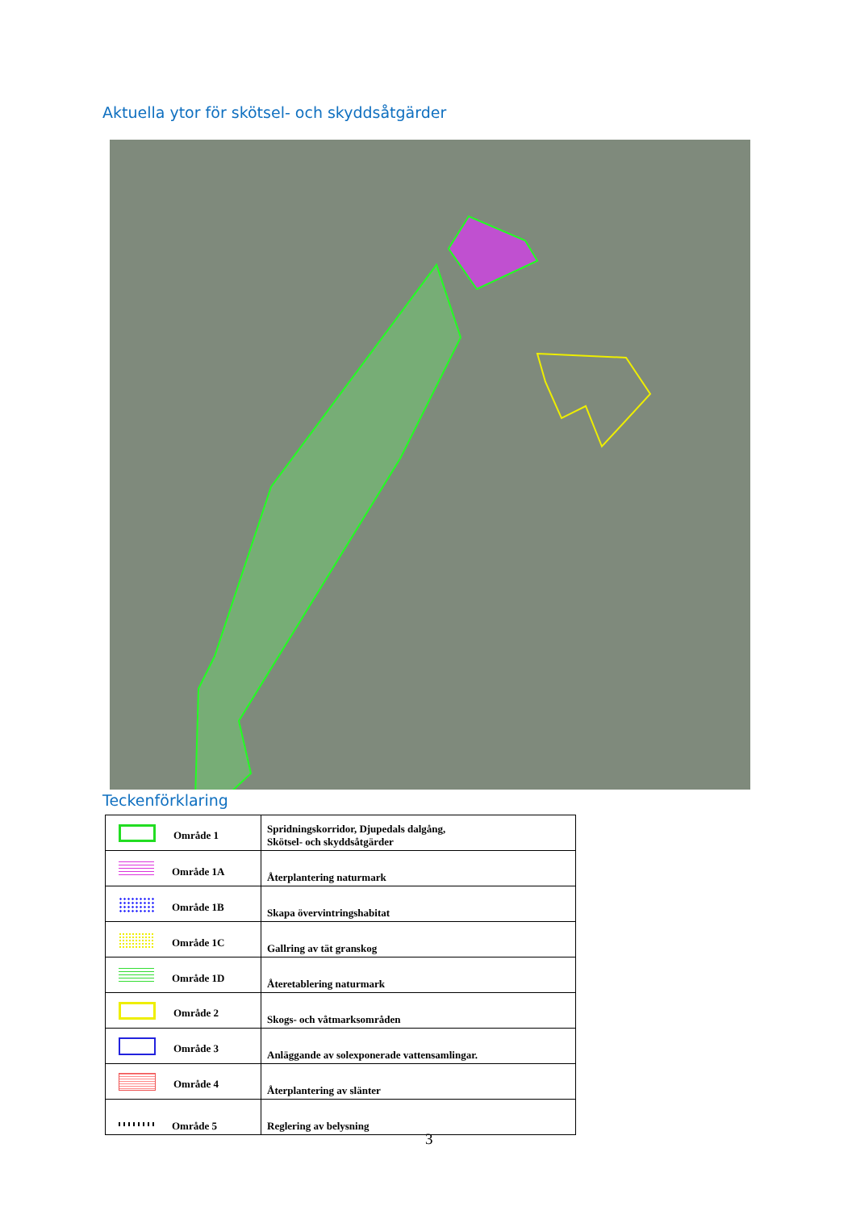Aktuella ytor för skötsel- och skyddsåtgärder
Teckenförklaring
| Område 1 | Spridningskorridor, Djupedals dalgång, Skötsel- och skyddsåtgärder |
| Område 1A | Återplantering naturmark |
| Område 1B | Skapa övervintringshabitat |
| Område 1C | Gallring av tät granskog |
| Område 1D | Återetablering naturmark |
| Område 2 | Skogs- och våtmarksområden |
| Område 3 | Anläggande av solexponerade vattensamlingar. |
| Område 4 | Återplantering av slänter |
| Område 5 | Reglering av belysning |
3